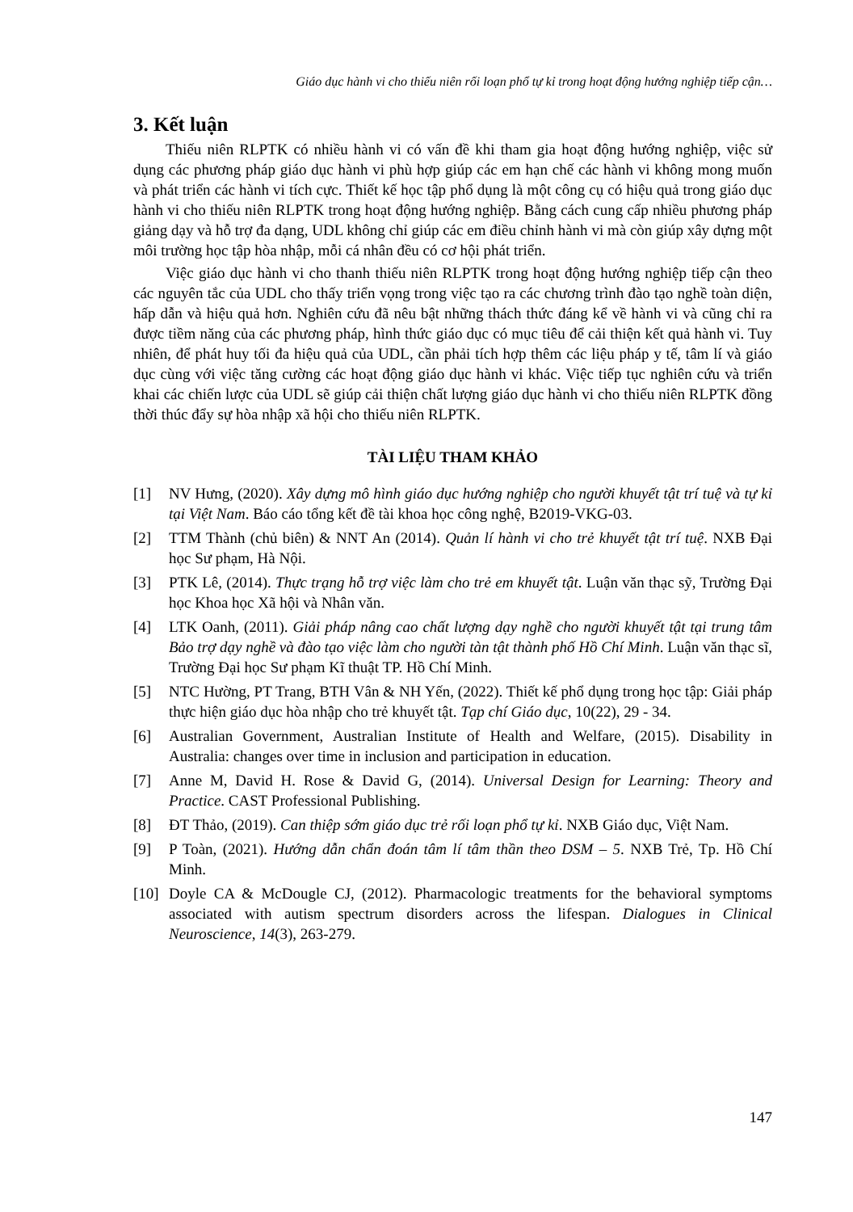Giáo dục hành vi cho thiếu niên rối loạn phổ tự kỉ trong hoạt động hướng nghiệp tiếp cận…
3. Kết luận
Thiếu niên RLPTK có nhiều hành vi có vấn đề khi tham gia hoạt động hướng nghiệp, việc sử dụng các phương pháp giáo dục hành vi phù hợp giúp các em hạn chế các hành vi không mong muốn và phát triển các hành vi tích cực. Thiết kế học tập phổ dụng là một công cụ có hiệu quả trong giáo dục hành vi cho thiếu niên RLPTK trong hoạt động hướng nghiệp. Bằng cách cung cấp nhiều phương pháp giảng dạy và hỗ trợ đa dạng, UDL không chỉ giúp các em điều chỉnh hành vi mà còn giúp xây dựng một môi trường học tập hòa nhập, mỗi cá nhân đều có cơ hội phát triển.
Việc giáo dục hành vi cho thanh thiếu niên RLPTK trong hoạt động hướng nghiệp tiếp cận theo các nguyên tắc của UDL cho thấy triển vọng trong việc tạo ra các chương trình đào tạo nghề toàn diện, hấp dẫn và hiệu quả hơn. Nghiên cứu đã nêu bật những thách thức đáng kể về hành vi và cũng chỉ ra được tiềm năng của các phương pháp, hình thức giáo dục có mục tiêu để cải thiện kết quả hành vi. Tuy nhiên, để phát huy tối đa hiệu quả của UDL, cần phải tích hợp thêm các liệu pháp y tế, tâm lí và giáo dục cùng với việc tăng cường các hoạt động giáo dục hành vi khác. Việc tiếp tục nghiên cứu và triển khai các chiến lược của UDL sẽ giúp cải thiện chất lượng giáo dục hành vi cho thiếu niên RLPTK đồng thời thúc đẩy sự hòa nhập xã hội cho thiếu niên RLPTK.
TÀI LIỆU THAM KHẢO
[1] NV Hưng, (2020). Xây dựng mô hình giáo dục hướng nghiệp cho người khuyết tật trí tuệ và tự kỉ tại Việt Nam. Báo cáo tổng kết đề tài khoa học công nghệ, B2019-VKG-03.
[2] TTM Thành (chủ biên) & NNT An (2014). Quản lí hành vi cho trẻ khuyết tật trí tuệ. NXB Đại học Sư phạm, Hà Nội.
[3] PTK Lê, (2014). Thực trạng hỗ trợ việc làm cho trẻ em khuyết tật. Luận văn thạc sỹ, Trường Đại học Khoa học Xã hội và Nhân văn.
[4] LTK Oanh, (2011). Giải pháp nâng cao chất lượng dạy nghề cho người khuyết tật tại trung tâm Bảo trợ dạy nghề và đào tạo việc làm cho người tàn tật thành phố Hồ Chí Minh. Luận văn thạc sĩ, Trường Đại học Sư phạm Kĩ thuật TP. Hồ Chí Minh.
[5] NTC Hường, PT Trang, BTH Vân & NH Yến, (2022). Thiết kế phổ dụng trong học tập: Giải pháp thực hiện giáo dục hòa nhập cho trẻ khuyết tật. Tạp chí Giáo dục, 10(22), 29 - 34.
[6] Australian Government, Australian Institute of Health and Welfare, (2015). Disability in Australia: changes over time in inclusion and participation in education.
[7] Anne M, David H. Rose & David G, (2014). Universal Design for Learning: Theory and Practice. CAST Professional Publishing.
[8] ĐT Thảo, (2019). Can thiệp sớm giáo dục trẻ rối loạn phổ tự kỉ. NXB Giáo dục, Việt Nam.
[9] P Toàn, (2021). Hướng dẫn chẩn đoán tâm lí tâm thần theo DSM – 5. NXB Trẻ, Tp. Hồ Chí Minh.
[10] Doyle CA & McDougle CJ, (2012). Pharmacologic treatments for the behavioral symptoms associated with autism spectrum disorders across the lifespan. Dialogues in Clinical Neuroscience, 14(3), 263-279.
147